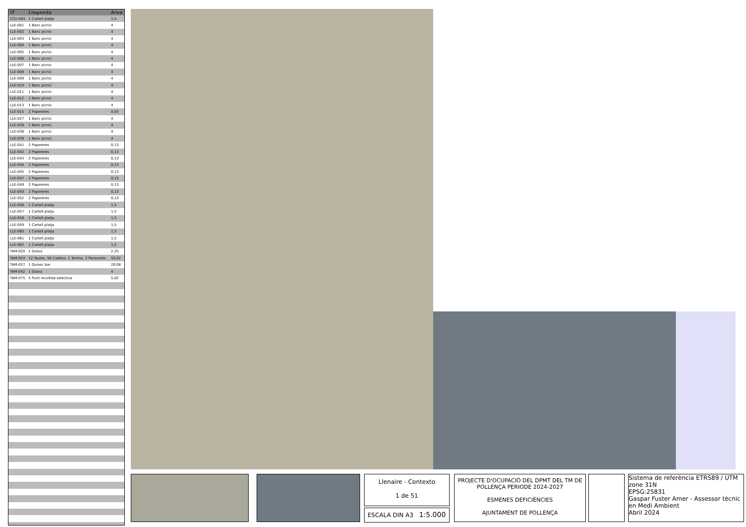| IT | Llegenda | Area |
| --- | --- | --- |
| CCU-004 | 1 Cartell platja | 1,5 |
| LLE-001 | 1 Banc picnic | 4 |
| LLE-002 | 1 Banc picnic | 4 |
| LLE-003 | 1 Banc picnic | 4 |
| LLE-004 | 1 Banc picnic | 4 |
| LLE-005 | 1 Banc picnic | 4 |
| LLE-006 | 1 Banc picnic | 4 |
| LLE-007 | 1 Banc picnic | 4 |
| LLE-008 | 1 Banc picnic | 4 |
| LLE-009 | 1 Banc picnic | 4 |
| LLE-010 | 1 Banc picnic | 4 |
| LLE-011 | 1 Banc picnic | 4 |
| LLE-012 | 1 Banc picnic | 4 |
| LLE-013 | 1 Banc picnic | 4 |
| LLE-015 | 2 Papereres | 0,03 |
| LLE-027 | 1 Banc picnic | 4 |
| LLE-028 | 1 Banc picnic | 4 |
| LLE-038 | 1 Banc picnic | 4 |
| LLE-039 | 1 Banc picnic | 4 |
| LLE-041 | 2 Papereres | 0,13 |
| LLE-042 | 2 Papereres | 0,13 |
| LLE-043 | 2 Papereres | 0,13 |
| LLE-044 | 2 Papereres | 0,13 |
| LLE-045 | 2 Papereres | 0,13 |
| LLE-047 | 2 Papereres | 0,13 |
| LLE-049 | 2 Papereres | 0,13 |
| LLE-050 | 2 Papereres | 0,13 |
| LLE-052 | 2 Papereres | 0,13 |
| LLE-056 | 1 Cartell platja | 1,5 |
| LLE-057 | 1 Cartell platja | 1,5 |
| LLE-058 | 1 Cartell platja | 1,5 |
| LLE-059 | 1 Cartell platja | 1,5 |
| LLE-060 | 1 Cartell platja | 1,5 |
| LLE-061 | 1 Cartell platja | 1,5 |
| LLE-062 | 1 Cartell platja | 1,5 |
| TAM-020 | 1 Dutxa | 2,25 |
| TAM-024 | 12 Taules. 50 Cadires. 1 Tarima. 3 Paravents. | 50,02 |
| TAM-027 | 1 Quiosc bar | 20,08 |
| TAM-042 | 1 Dutxa | 4 |
| TAM-075 | 5 Punt recollida selectiva | 5,02 |
Llenaire - Contexto
1 de 51
ESCALA DIN A3 1:5.000
PROJECTE D'OCUPACIÓ DEL DPMT DEL TM DE POLLENÇA PERIODE 2024-2027
ESMENES DEFICIÈNCIES
AJUNTAMENT DE POLLENÇA
Sistema de referència ETRS89 / UTM zone 31N
EPSG:25831
Gaspar Fuster Amer - Assessor tècnic en Medi Ambient
Abril 2024